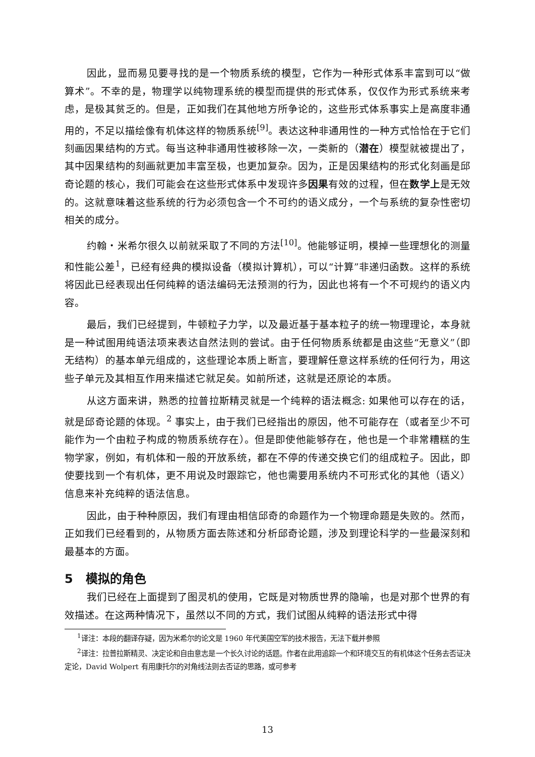因此，显而易见要寻找的是一个物质系统的模型，它作为一种形式体系丰富到可以“做算术”。不幸的是，物理学以纯物理系统的模型而提供的形式体系，仅仅作为形式系统来考虑，是极其贫乏的。但是，正如我们在其他地方所争论的，这些形式体系事实上是高度非通用的，不足以描绘像有机体这样的物质系统<sup>[9]</sup>。表达这种非通用性的一种方式恰恰在于它们刻画因果结构的方式。每当这种非通用性被移除一次，一类新的（潜在）模型就被提出了，其中因果结构的刻画就更加丰富至极，也更加复杂。因为，正是因果结构的形式化刻画是邱奇论题的核心，我们可能会在这些形式体系中发现许多因果有效的过程，但在数学上是无效的。这就意味着这些系统的行为必须包含一个不可约的语义成分，一个与系统的复杂性密切相关的成分。
约翰・米希尔很久以前就采取了不同的方法<sup>[10]</sup>。他能够证明，模掉一些理想化的测量和性能公差<sup>1</sup>，已经有经典的模拟设备（模拟计算机），可以“计算”非递归函数。这样的系统将因此已经表现出任何纯粹的语法编码无法预测的行为，因此也将有一个不可规约的语义内容。
最后，我们已经提到，牛顿粒子力学，以及最近基于基本粒子的统一物理理论，本身就是一种试图用纯语法项来表达自然法则的尝试。由于任何物质系统都是由这些“无意义”（即无结构）的基本单元组成的，这些理论本质上断言，要理解任意这样系统的任何行为，用这些子单元及其相互作用来描述它就足矣。如前所述，这就是还原论的本质。
从这方面来讲，熟悉的拉普拉斯精灵就是一个纯粹的语法概念: 如果他可以存在的话，就是邱奇论题的体现。<sup>2</sup> 事实上，由于我们已经指出的原因，他不可能存在（或者至少不可能作为一个由粒子构成的物质系统存在）。但是即使他能够存在，他也是一个非常糟糕的生物学家，例如，有机体和一般的开放系统，都在不停的传递交换它们的组成粒子。因此，即使要找到一个有机体，更不用说及时跟踪它，他也需要用系统内不可形式化的其他（语义）信息来补充纯粹的语法信息。
因此，由于种种原因，我们有理由相信邱奇的命题作为一个物理命题是失败的。然而，正如我们已经看到的，从物质方面去陈述和分析邱奇论题，涉及到理论科学的一些最深刻和最基本的方面。
5 模拟的角色
我们已经在上面提到了图灵机的使用，它既是对物质世界的隐喻，也是对那个世界的有效描述。在这两种情况下，虽然以不同的方式，我们试图从纯粹的语法形式中得
<sup>1</sup> 译注：本段的翻译存疑，因为米希尔的论文是 1960 年代美国空军的技术报告，无法下载并参照
<sup>2</sup> 译注：拉普拉斯精灵、决定论和自由意志是一个长久讨论的话题。作者在此用追踪一个和环境交互的有机体这个任务去否证决定论，David Wolpert 有用康托尔的对角线法则去否证的思路，或可参考
13